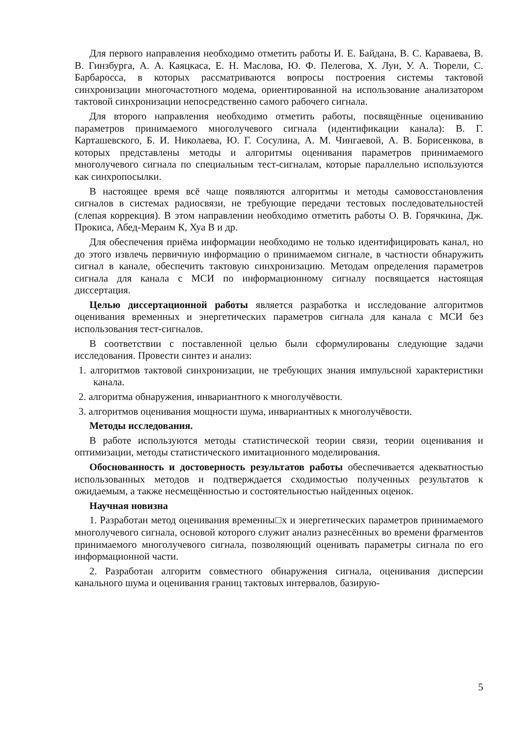Для первого направления необходимо отметить работы И. Е. Байдана, В. С. Караваева, В. В. Гинзбурга, А. А. Каяцкаса, Е. Н. Маслова, Ю. Ф. Пелегова, Х. Луи, У. А. Тюрели, С. Барбаросса, в которых рассматриваются вопросы построения системы тактовой синхронизации многочастотного модема, ориентированной на использование анализатором тактовой синхронизации непосредственно самого рабочего сигнала.
Для второго направления необходимо отметить работы, посвящённые оцениванию параметров принимаемого многолучевого сигнала (идентификации канала): В. Г. Карташевского, Б. И. Николаева, Ю. Г. Сосулина, А. М. Чингаевой, А. В. Борисенкова, в которых представлены методы и алгоритмы оценивания параметров принимаемого многолучевого сигнала по специальным тест-сигналам, которые параллельно используются как синхропосылки.
В настоящее время всё чаще появляются алгоритмы и методы самовосстановления сигналов в системах радиосвязи, не требующие передачи тестовых последовательностей (слепая коррекция). В этом направлении необходимо отметить работы О. В. Горячкина, Дж. Прокиса, Абед-Мераим К, Хуа В и др.
Для обеспечения приёма информации необходимо не только идентифицировать канал, но до этого извлечь первичную информацию о принимаемом сигнале, в частности обнаружить сигнал в канале, обеспечить тактовую синхронизацию. Методам определения параметров сигнала для канала с МСИ по информационному сигналу посвящается настоящая диссертация.
Целью диссертационной работы является разработка и исследование алгоритмов оценивания временных и энергетических параметров сигнала для канала с МСИ без использования тест-сигналов.
В соответствии с поставленной целью были сформулированы следующие задачи исследования. Провести синтез и анализ:
1. алгоритмов тактовой синхронизации, не требующих знания импульсной характеристики канала.
2. алгоритма обнаружения, инвариантного к многолучёвости.
3. алгоритмов оценивания мощности шума, инвариантных к многолучёвости.
Методы исследования.
В работе используются методы статистической теории связи, теории оценивания и оптимизации, методы статистического имитационного моделирования.
Обоснованность и достоверность результатов работы обеспечивается адекватностью использованных методов и подтверждается сходимостью полученных результатов к ожидаемым, а также несмещённостью и состоятельностью найденных оценок.
Научная новизна
1. Разработан метод оценивания временны□х и энергетических параметров принимаемого многолучевого сигнала, основой которого служит анализ разнесённых во времени фрагментов принимаемого многолучевого сигнала, позволяющий оценивать параметры сигнала по его информационной части.
2. Разработан алгоритм совместного обнаружения сигнала, оценивания дисперсии канального шума и оценивания границ тактовых интервалов, базирую-
5